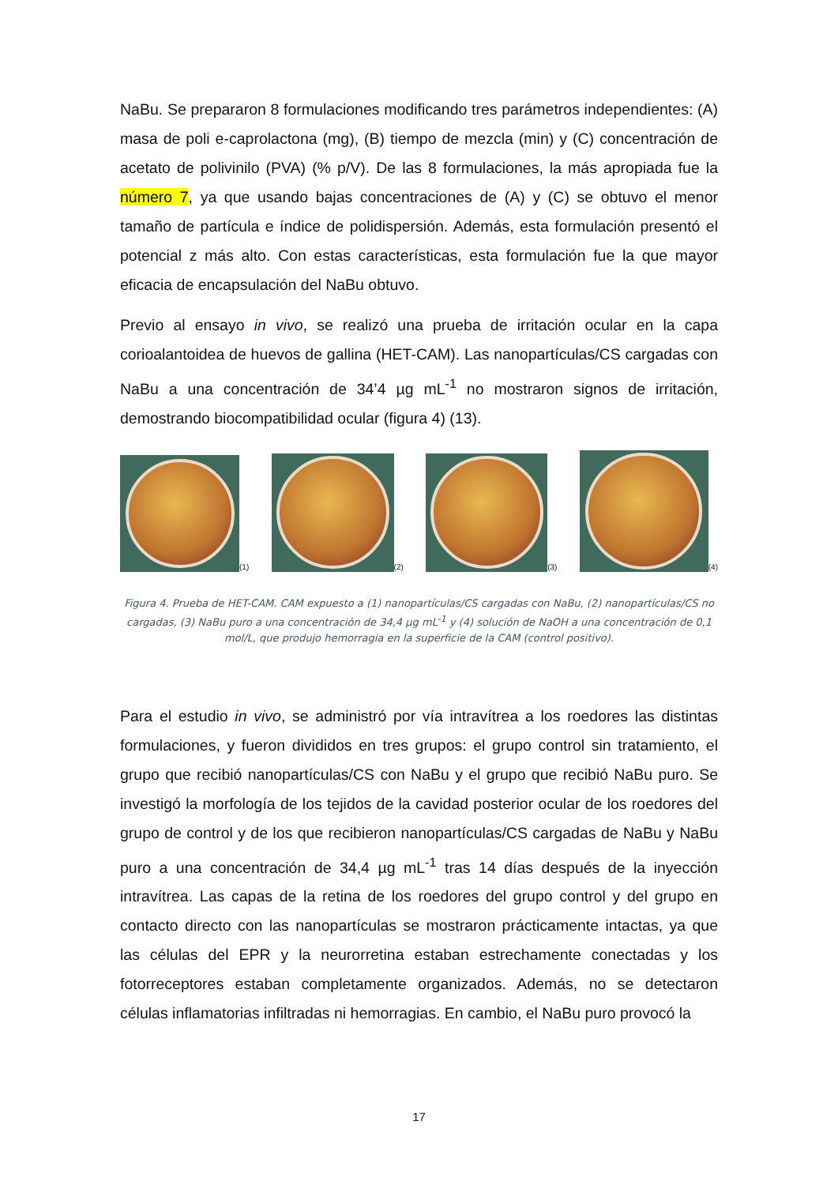NaBu. Se prepararon 8 formulaciones modificando tres parámetros independientes: (A) masa de poli e-caprolactona (mg), (B) tiempo de mezcla (min) y (C) concentración de acetato de polivinilo (PVA) (% p/V). De las 8 formulaciones, la más apropiada fue la número 7, ya que usando bajas concentraciones de (A) y (C) se obtuvo el menor tamaño de partícula e índice de polidispersión. Además, esta formulación presentó el potencial z más alto. Con estas características, esta formulación fue la que mayor eficacia de encapsulación del NaBu obtuvo.
Previo al ensayo in vivo, se realizó una prueba de irritación ocular en la capa corioalantoidea de huevos de gallina (HET-CAM). Las nanopartículas/CS cargadas con NaBu a una concentración de 34’4 µg mL<sup>-1</sup> no mostraron signos de irritación, demostrando biocompatibilidad ocular (figura 4) (13).
(1)
(2)
(3)
(4)
Figura 4. Prueba de HET-CAM. CAM expuesto a (1) nanopartículas/CS cargadas con NaBu, (2) nanopartículas/CS no cargadas, (3) NaBu puro a una concentración de 34,4 µg mL<sup>-1</sup> y (4) solución de NaOH a una concentración de 0,1 mol/L, que produjo hemorragia en la superficie de la CAM (control positivo).
Para el estudio in vivo, se administró por vía intravítrea a los roedores las distintas formulaciones, y fueron divididos en tres grupos: el grupo control sin tratamiento, el grupo que recibió nanopartículas/CS con NaBu y el grupo que recibió NaBu puro. Se investigó la morfología de los tejidos de la cavidad posterior ocular de los roedores del grupo de control y de los que recibieron nanopartículas/CS cargadas de NaBu y NaBu puro a una concentración de 34,4 µg mL<sup>-1</sup> tras 14 días después de la inyección intravítrea. Las capas de la retina de los roedores del grupo control y del grupo en contacto directo con las nanopartículas se mostraron prácticamente intactas, ya que las células del EPR y la neurorretina estaban estrechamente conectadas y los fotorreceptores estaban completamente organizados. Además, no se detectaron células inflamatorias infiltradas ni hemorragias. En cambio, el NaBu puro provocó la
17